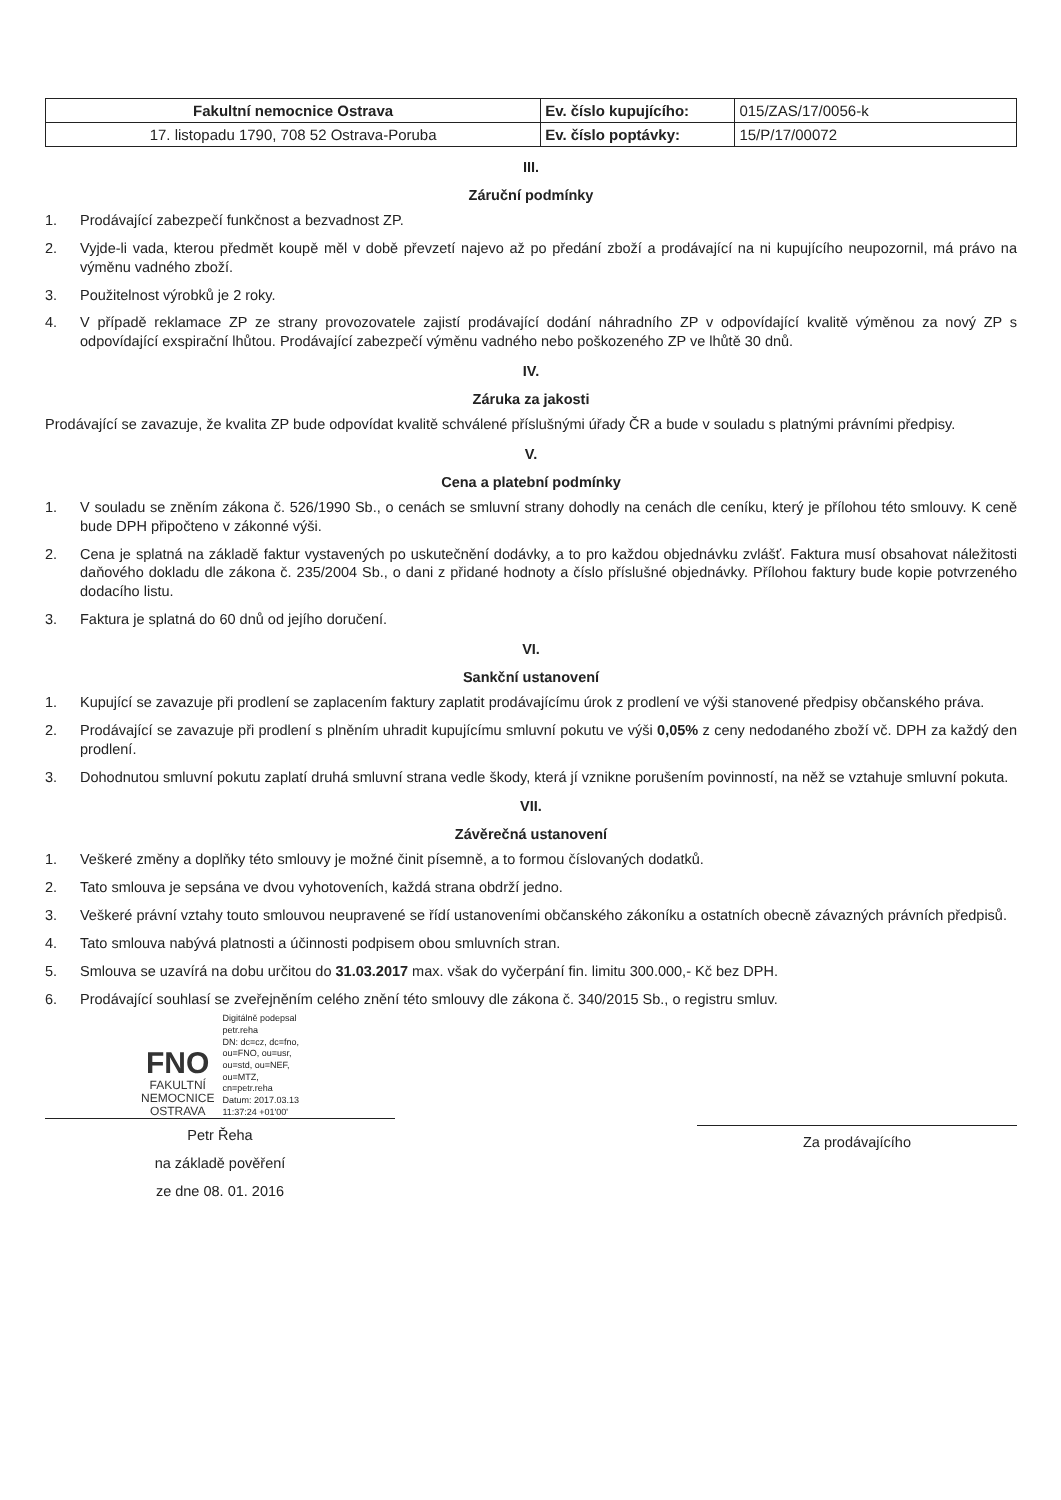| Fakultní nemocnice Ostrava | Ev. číslo kupujícího: | 015/ZAS/17/0056-k |
| 17. listopadu 1790, 708 52 Ostrava-Poruba | Ev. číslo poptávky: | 15/P/17/00072 |
III.
Záruční podmínky
1. Prodávající zabezpečí funkčnost a bezvadnost ZP.
2. Vyjde-li vada, kterou předmět koupě měl v době převzetí najevo až po předání zboží a prodávající na ni kupujícího neupozornil, má právo na výměnu vadného zboží.
3. Použitelnost výrobků je 2 roky.
4. V případě reklamace ZP ze strany provozovatele zajistí prodávající dodání náhradního ZP v odpovídající kvalitě výměnou za nový ZP s odpovídající exspirační lhůtou. Prodávající zabezpečí výměnu vadného nebo poškozeného ZP ve lhůtě 30 dnů.
IV.
Záruka za jakosti
Prodávající se zavazuje, že kvalita ZP bude odpovídat kvalitě schválené příslušnými úřady ČR a bude v souladu s platnými právními předpisy.
V.
Cena a platební podmínky
1. V souladu se zněním zákona č. 526/1990 Sb., o cenách se smluvní strany dohodly na cenách dle ceníku, který je přílohou této smlouvy. K ceně bude DPH připočteno v zákonné výši.
2. Cena je splatná na základě faktur vystavených po uskutečnění dodávky, a to pro každou objednávku zvlášť. Faktura musí obsahovat náležitosti daňového dokladu dle zákona č. 235/2004 Sb., o dani z přidané hodnoty a číslo příslušné objednávky. Přílohou faktury bude kopie potvrzeného dodacího listu.
3. Faktura je splatná do 60 dnů od jejího doručení.
VI.
Sankční ustanovení
1. Kupující se zavazuje při prodlení se zaplacením faktury zaplatit prodávajícímu úrok z prodlení ve výši stanovené předpisy občanského práva.
2. Prodávající se zavazuje při prodlení s plněním uhradit kupujícímu smluvní pokutu ve výši 0,05% z ceny nedodaného zboží vč. DPH za každý den prodlení.
3. Dohodnutou smluvní pokutu zaplatí druhá smluvní strana vedle škody, která jí vznikne porušením povinností, na něž se vztahuje smluvní pokuta.
VII.
Závěrečná ustanovení
1. Veškeré změny a doplňky této smlouvy je možné činit písemně, a to formou číslovaných dodatků.
2. Tato smlouva je sepsána ve dvou vyhotoveních, každá strana obdrží jedno.
3. Veškeré právní vztahy touto smlouvou neupravené se řídí ustanoveními občanského zákoníku a ostatních obecně závazných právních předpisů.
4. Tato smlouva nabývá platnosti a účinnosti podpisem obou smluvních stran.
5. Smlouva se uzavírá na dobu určitou do 31.03.2017 max. však do vyčerpání fin. limitu 300.000,- Kč bez DPH.
6. Prodávající souhlasí se zveřejněním celého znění této smlouvy dle zákona č. 340/2015 Sb., o registru smluv.
FNO
FAKULTNÍ
NEMOCNICE
OSTRAVA
Digitálně podepsal
petr.reha
DN: dc=cz, dc=fno,
ou=FNO, ou=usr,
ou=std, ou=NEF,
ou=MTZ,
cn=petr.reha
Datum: 2017.03.13
11:37:24 +01'00'
Petr Řeha
na základě pověření
ze dne 08. 01. 2016
Za prodávajícího